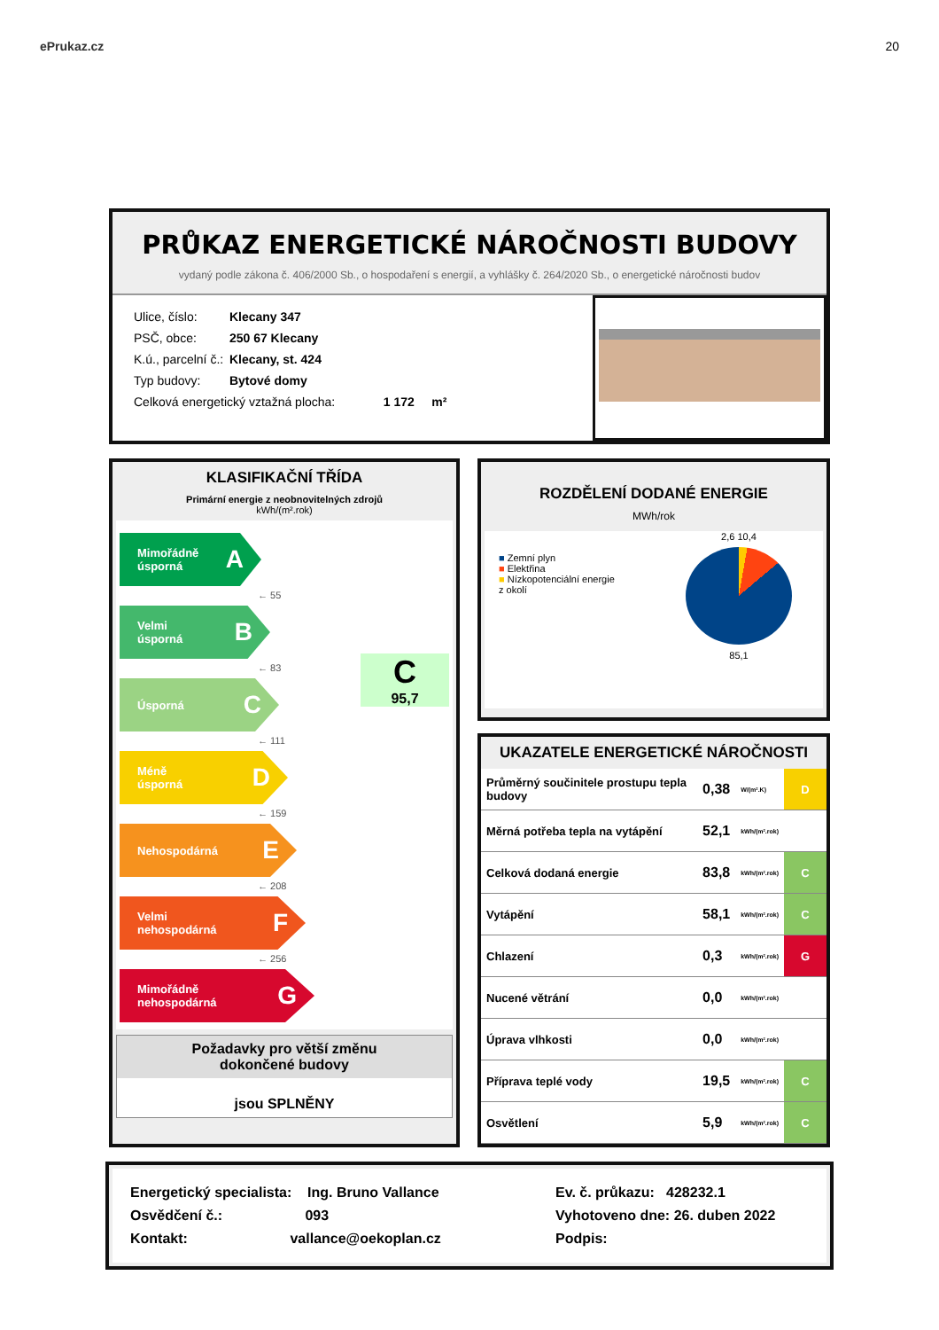ePrukaz.cz 20
PRŮKAZ ENERGETICKÉ NÁROČNOSTI BUDOVY
vydaný podle zákona č. 406/2000 Sb., o hospodaření s energií, a vyhlášky č. 264/2020 Sb., o energetické náročnosti budov
Ulice, číslo: Klecany 347
PSČ, obce: 250 67 Klecany
K.ú., parcelní č.: Klecany, st. 424
Typ budovy: Bytové domy
Celková energetický vztažná plocha: 1 172 m²
KLASIFIKAČNÍ TŘÍDA
Primární energie z neobnovitelných zdrojů
kWh/(m².rok)
C
95,7
Mimořádně
úsporná A
← 55
Velmi
úsporná B
← 83
Úsporná C
← 111
Méně
úsporná D
← 159
Nehospodárná E
← 208
Velmi
nehospodárná F
← 256
Mimořádně
nehospodárná G
Požadavky pro větší změnu
dokončené budovy
jsou SPLNĚNY
ROZDĚLENÍ DODANÉ ENERGIE
MWh/rok
■ Zemní plyn
■ Elektřina
■ Nízkopotenciální energie
z okolí
2,6 10,4
85,1
UKAZATELE ENERGETICKÉ NÁROČNOSTI
| Průměrný součinitele prostupu tepla budovy | 0,38 | W/(m².K) | D |
| Měrná potřeba tepla na vytápění | 52,1 | kWh/(m².rok) | |
| Celková dodaná energie | 83,8 | kWh/(m².rok) | C |
| Vytápění | 58,1 | kWh/(m².rok) | C |
| Chlazení | 0,3 | kWh/(m².rok) | G |
| Nucené větrání | 0,0 | kWh/(m².rok) | |
| Úprava vlhkosti | 0,0 | kWh/(m².rok) | |
| Příprava teplé vody | 19,5 | kWh/(m².rok) | C |
| Osvětlení | 5,9 | kWh/(m².rok) | C |
Energetický specialista: Ing. Bruno Vallance
Osvědčení č.: 093
Kontakt: vallance@oekoplan.cz
Ev. č. průkazu: 428232.1
Vyhotoveno dne: 26. duben 2022
Podpis: